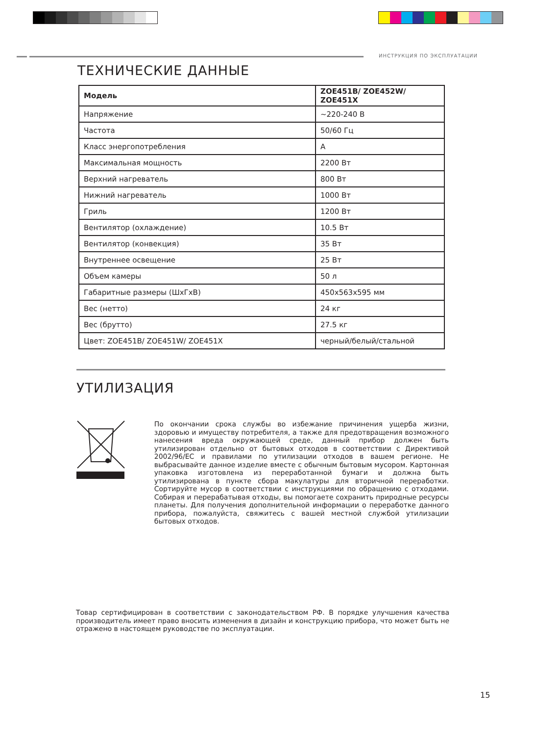ИНСТРУКЦИЯ ПО ЭКСПЛУАТАЦИИ
ТЕХНИЧЕСКИЕ ДАННЫЕ
| Модель | ZOE451B/ ZOE452W/ ZOE451X |
| --- | --- |
| Напряжение | ~220-240 В |
| Частота | 50/60 Гц |
| Класс энергопотребления | A |
| Максимальная мощность | 2200 Вт |
| Верхний нагреватель | 800 Вт |
| Нижний нагреватель | 1000 Вт |
| Гриль | 1200 Вт |
| Вентилятор (охлаждение) | 10.5 Вт |
| Вентилятор (конвекция) | 35 Вт |
| Внутреннее освещение | 25 Вт |
| Объем камеры | 50 л |
| Габаритные размеры (ШхГхВ) | 450x563x595 мм |
| Вес (нетто) | 24 кг |
| Вес (брутто) | 27.5 кг |
| Цвет: ZOE451B/ ZOE451W/ ZOE451X | черный/белый/стальной |
УТИЛИЗАЦИЯ
По окончании срока службы во избежание причинения ущерба жизни, здоровью и имуществу потребителя, а также для предотвращения возможного нанесения вреда окружающей среде, данный прибор должен быть утилизирован отдельно от бытовых отходов в соответствии с Директивой 2002/96/EC и правилами по утилизации отходов в вашем регионе. Не выбрасывайте данное изделие вместе с обычным бытовым мусором. Картонная упаковка изготовлена из переработанной бумаги и должна быть утилизирована в пункте сбора макулатуры для вторичной переработки. Сортируйте мусор в соответствии с инструкциями по обращению с отходами. Собирая и перерабатывая отходы, вы помогаете сохранить природные ресурсы планеты. Для получения дополнительной информации о переработке данного прибора, пожалуйста, свяжитесь с вашей местной службой утилизации бытовых отходов.
Товар сертифицирован в соответствии с законодательством РФ. В порядке улучшения качества производитель имеет право вносить изменения в дизайн и конструкцию прибора, что может быть не отражено в настоящем руководстве по эксплуатации.
15